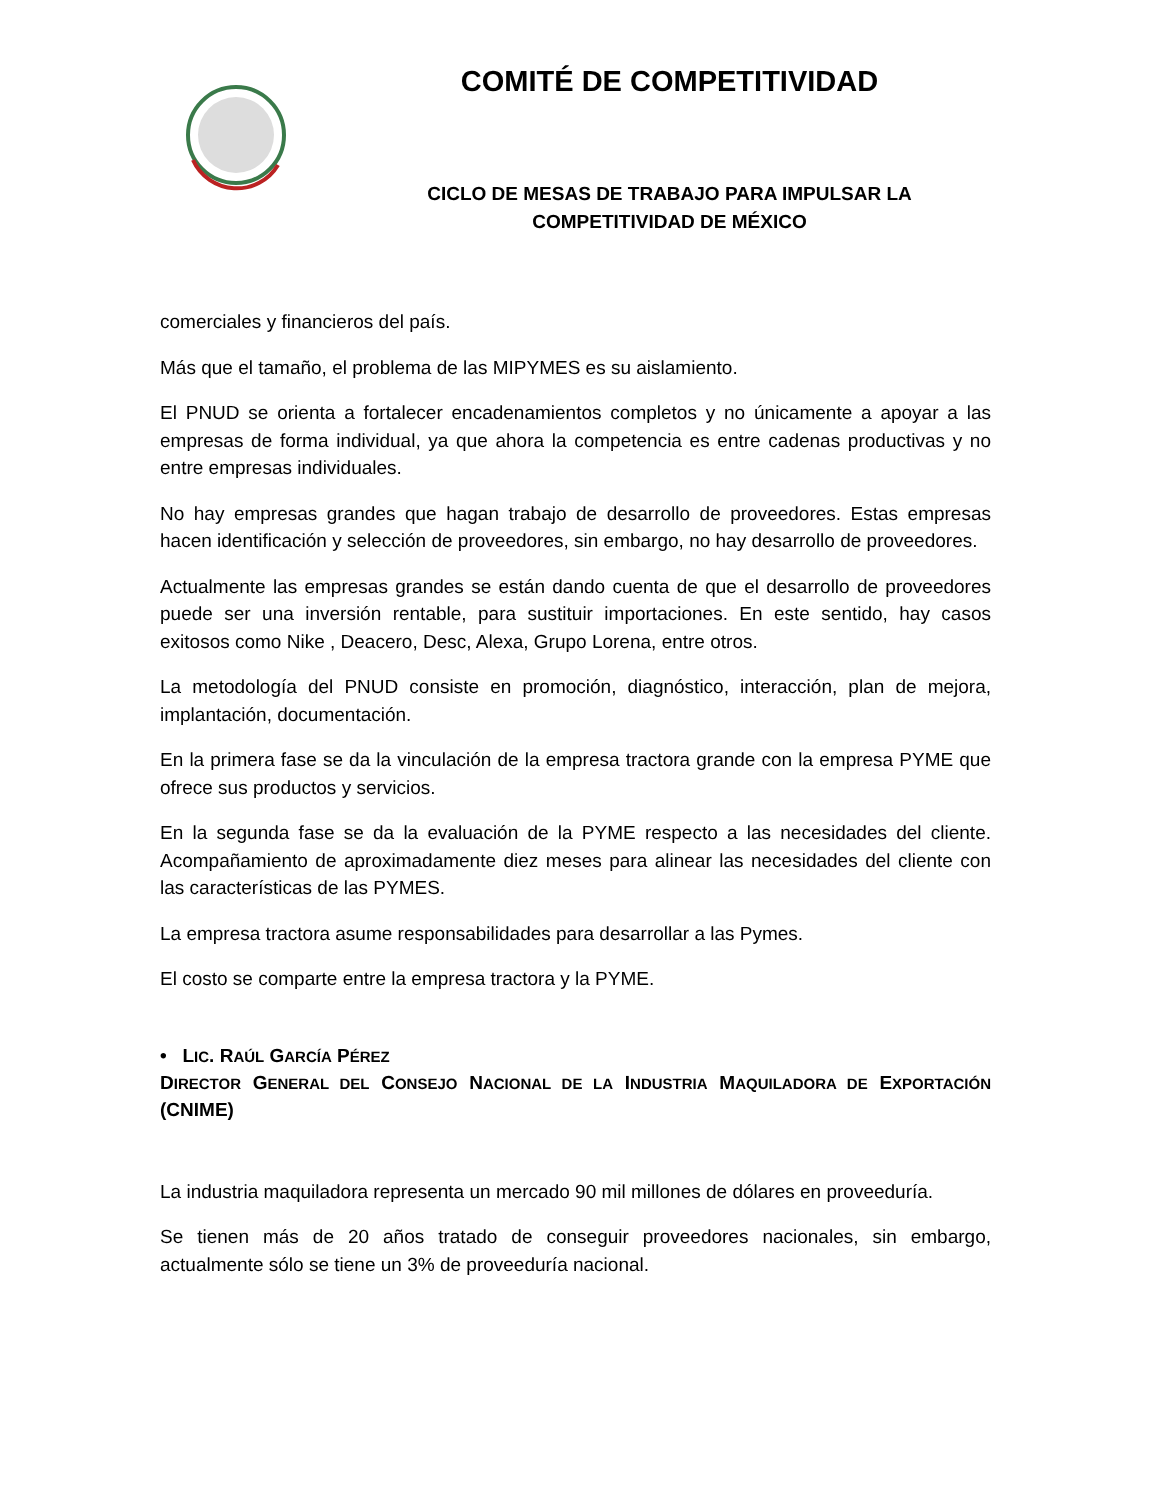COMITÉ DE COMPETITIVIDAD
CICLO DE MESAS DE TRABAJO PARA IMPULSAR LA
COMPETITIVIDAD DE MÉXICO
comerciales y financieros del país.
Más que el tamaño, el problema de las MIPYMES es su aislamiento.
El PNUD se orienta a fortalecer encadenamientos completos y no únicamente a apoyar a las empresas de forma individual, ya que ahora la competencia es entre cadenas productivas y no entre empresas individuales.
No hay empresas grandes que hagan trabajo de desarrollo de proveedores. Estas empresas hacen identificación y selección de proveedores, sin embargo, no hay desarrollo de proveedores.
Actualmente las empresas grandes se están dando cuenta de que el desarrollo de proveedores puede ser una inversión rentable, para sustituir importaciones. En este sentido, hay casos exitosos como Nike , Deacero, Desc, Alexa, Grupo Lorena, entre otros.
La metodología del PNUD consiste en promoción, diagnóstico, interacción, plan de mejora, implantación, documentación.
En la primera fase se da la vinculación de la empresa tractora grande con la empresa PYME que ofrece sus productos y servicios.
En la segunda fase se da la evaluación de la PYME respecto a las necesidades del cliente. Acompañamiento de aproximadamente diez meses para alinear las necesidades del cliente con las características de las PYMES.
La empresa tractora asume responsabilidades para desarrollar a las Pymes.
El costo se comparte entre la empresa tractora y la PYME.
• LIC. RAÚL GARCÍA PÉREZ
DIRECTOR GENERAL DEL CONSEJO NACIONAL DE LA INDUSTRIA MAQUILADORA DE EXPORTACIÓN (CNIME)
La industria maquiladora representa un mercado 90 mil millones de dólares en proveeduría.
Se tienen más de 20 años tratado de conseguir proveedores nacionales, sin embargo, actualmente sólo se tiene un 3% de proveeduría nacional.